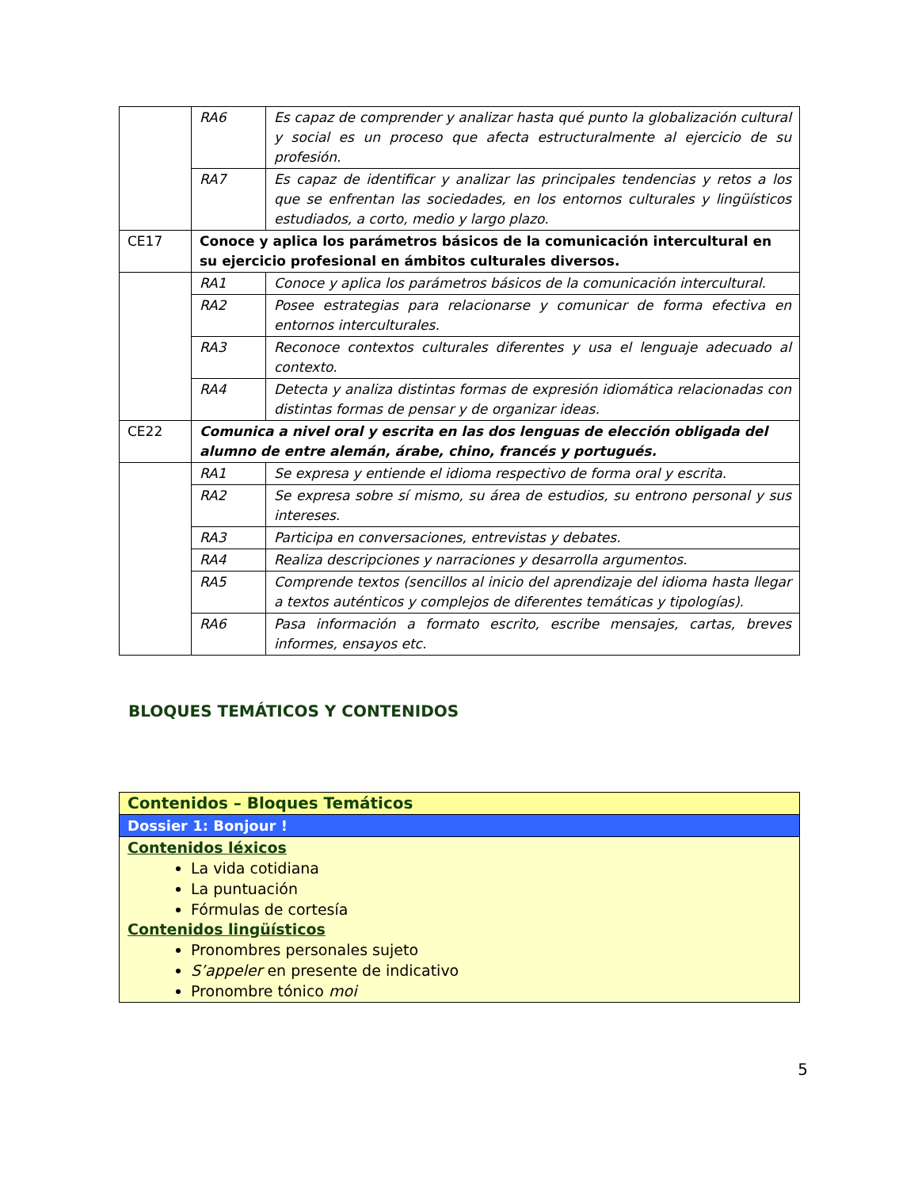| | RA6 | Es capaz de comprender y analizar hasta qué punto la globalización cultural y social es un proceso que afecta estructuralmente al ejercicio de su profesión. |
| | RA7 | Es capaz de identificar y analizar las principales tendencias y retos a los que se enfrentan las sociedades, en los entornos culturales y lingüísticos estudiados, a corto, medio y largo plazo. |
| CE17 | Conoce y aplica los parámetros básicos de la comunicación intercultural en su ejercicio profesional en ámbitos culturales diversos. | |
| | RA1 | Conoce y aplica los parámetros básicos de la comunicación intercultural. |
| | RA2 | Posee estrategias para relacionarse y comunicar de forma efectiva en entornos interculturales. |
| | RA3 | Reconoce contextos culturales diferentes y usa el lenguaje adecuado al contexto. |
| | RA4 | Detecta y analiza distintas formas de expresión idiomática relacionadas con distintas formas de pensar y de organizar ideas. |
| CE22 | Comunica a nivel oral y escrita en las dos lenguas de elección obligada del alumno de entre alemán, árabe, chino, francés y portugués. | |
| | RA1 | Se expresa y entiende el idioma respectivo de forma oral y escrita. |
| | RA2 | Se expresa sobre sí mismo, su área de estudios, su entrono personal y sus intereses. |
| | RA3 | Participa en conversaciones, entrevistas y debates. |
| | RA4 | Realiza descripciones y narraciones y desarrolla argumentos. |
| | RA5 | Comprende textos (sencillos al inicio del aprendizaje del idioma hasta llegar a textos auténticos y complejos de diferentes temáticas y tipologías). |
| | RA6 | Pasa información a formato escrito, escribe mensajes, cartas, breves informes, ensayos etc. |
BLOQUES TEMÁTICOS Y CONTENIDOS
| Contenidos – Bloques Temáticos |
| Dossier 1: Bonjour ! |
| Contenidos léxicos La vida cotidiana La puntuación Fórmulas de cortesía Contenidos lingüísticos Pronombres personales sujeto S’appeler en presente de indicativo Pronombre tónico moi |
5